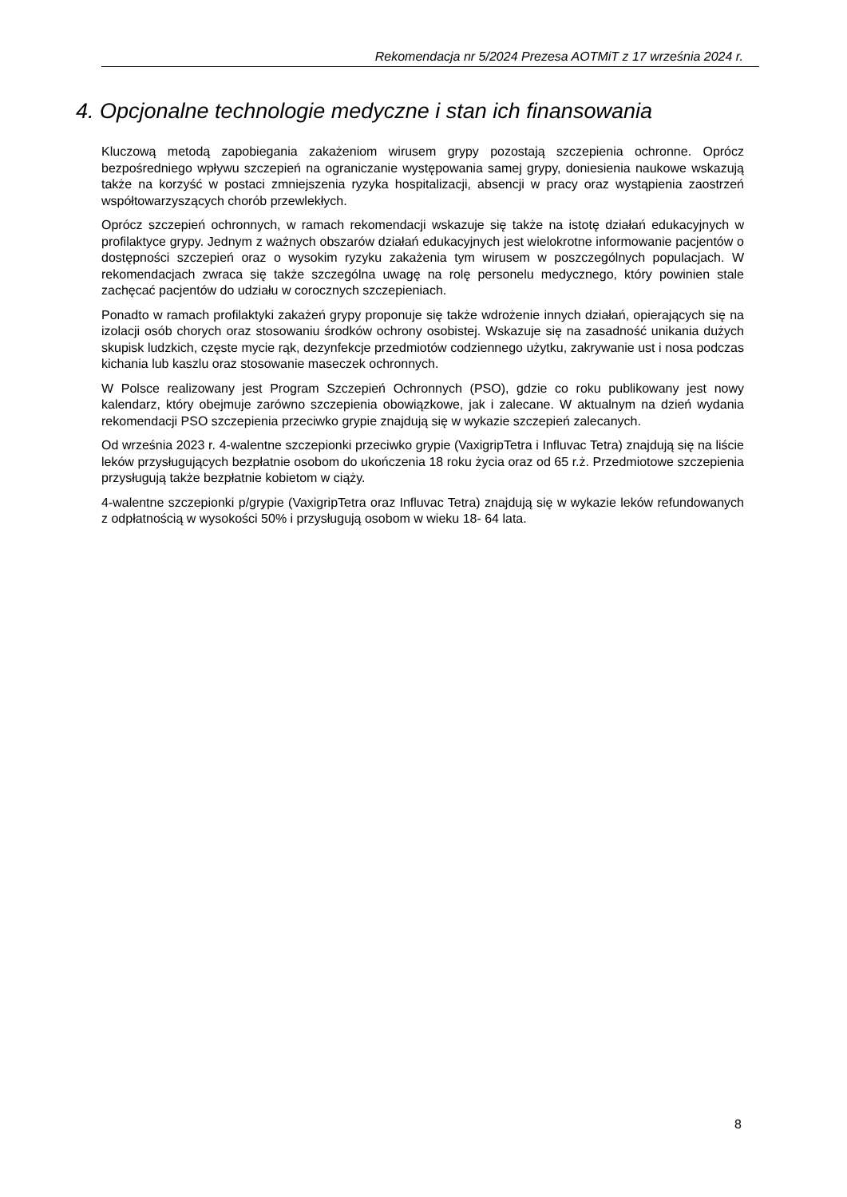Rekomendacja nr 5/2024 Prezesa AOTMiT z 17 września 2024 r.
4. Opcjonalne technologie medyczne i stan ich finansowania
Kluczową metodą zapobiegania zakażeniom wirusem grypy pozostają szczepienia ochronne. Oprócz bezpośredniego wpływu szczepień na ograniczanie występowania samej grypy, doniesienia naukowe wskazują także na korzyść w postaci zmniejszenia ryzyka hospitalizacji, absencji w pracy oraz wystąpienia zaostrzeń współtowarzyszących chorób przewlekłych.
Oprócz szczepień ochronnych, w ramach rekomendacji wskazuje się także na istotę działań edukacyjnych w profilaktyce grypy. Jednym z ważnych obszarów działań edukacyjnych jest wielokrotne informowanie pacjentów o dostępności szczepień oraz o wysokim ryzyku zakażenia tym wirusem w poszczególnych populacjach. W rekomendacjach zwraca się także szczególna uwagę na rolę personelu medycznego, który powinien stale zachęcać pacjentów do udziału w corocznych szczepieniach.
Ponadto w ramach profilaktyki zakażeń grypy proponuje się także wdrożenie innych działań, opierających się na izolacji osób chorych oraz stosowaniu środków ochrony osobistej. Wskazuje się na zasadność unikania dużych skupisk ludzkich, częste mycie rąk, dezynfekcje przedmiotów codziennego użytku, zakrywanie ust i nosa podczas kichania lub kaszlu oraz stosowanie maseczek ochronnych.
W Polsce realizowany jest Program Szczepień Ochronnych (PSO), gdzie co roku publikowany jest nowy kalendarz, który obejmuje zarówno szczepienia obowiązkowe, jak i zalecane. W aktualnym na dzień wydania rekomendacji PSO szczepienia przeciwko grypie znajdują się w wykazie szczepień zalecanych.
Od września 2023 r. 4-walentne szczepionki przeciwko grypie (VaxigripTetra i Influvac Tetra) znajdują się na liście leków przysługujących bezpłatnie osobom do ukończenia 18 roku życia oraz od 65 r.ż. Przedmiotowe szczepienia przysługują także bezpłatnie kobietom w ciąży.
4-walentne szczepionki p/grypie (VaxigripTetra oraz Influvac Tetra) znajdują się w wykazie leków refundowanych z odpłatnością w wysokości 50% i przysługują osobom w wieku 18- 64 lata.
8